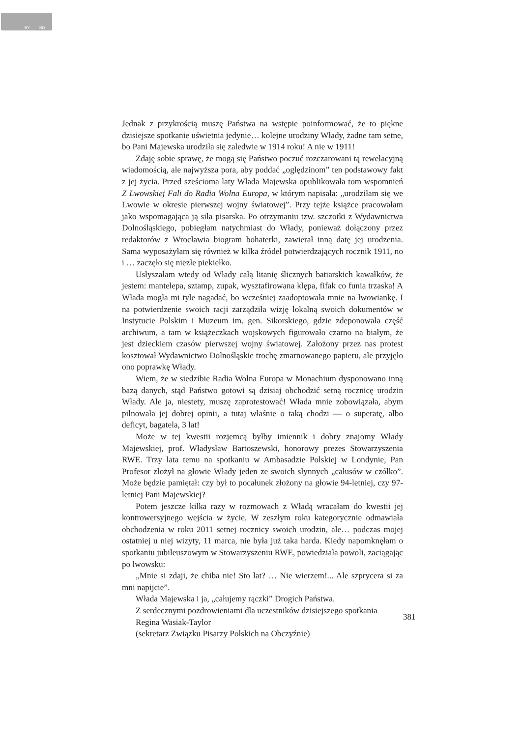BY ND
Jednak z przykrością muszę Państwa na wstępie poinformować, że to piękne dzisiejsze spotkanie uświetnia jedynie… kolejne urodziny Włady, żadne tam setne, bo Pani Majewska urodziła się zaledwie w 1914 roku! A nie w 1911!
Zdaję sobie sprawę, że mogą się Państwo poczuć rozczarowani tą rewelacyjną wiadomością, ale najwyższa pora, aby poddać „oględzinom” ten podstawowy fakt z jej życia. Przed sześcioma laty Włada Majewska opublikowała tom wspomnień Z Lwowskiej Fali do Radia Wolna Europa, w którym napisała: „urodziłam się we Lwowie w okresie pierwszej wojny światowej”. Przy tejże książce pracowałam jako wspomagająca ją siła pisarska. Po otrzymaniu tzw. szczotki z Wydawnictwa Dolnośląskiego, pobiegłam natychmiast do Włady, ponieważ dołączony przez redaktorów z Wrocławia biogram bohaterki, zawierał inną datę jej urodzenia. Sama wyposażyłam się również w kilka źródeł potwierdzających rocznik 1911, no i … zaczęło się niezłe piekiełko.
Usłyszałam wtedy od Włady całą litanię ślicznych batiarskich kawałków, że jestem: mantelepa, sztamp, zupak, wysztafirowana klępa, fifak co funia trzaska! A Włada mogła mi tyle nagadać, bo wcześniej zaadoptowała mnie na lwowiankę. I na potwierdzenie swoich racji zarządziła wizję lokalną swoich dokumentów w Instytucie Polskim i Muzeum im. gen. Sikorskiego, gdzie zdeponowała część archiwum, a tam w książeczkach wojskowych figurowało czarno na białym, że jest dzieckiem czasów pierwszej wojny światowej. Założony przez nas protest kosztował Wydawnictwo Dolnośląskie trochę zmarnowanego papieru, ale przyjęło ono poprawkę Włady.
Wiem, że w siedzibie Radia Wolna Europa w Monachium dysponowano inną bazą danych, stąd Państwo gotowi są dzisiaj obchodzić setną rocznicę urodzin Włady. Ale ja, niestety, muszę zaprotestować! Włada mnie zobowiązała, abym pilnowała jej dobrej opinii, a tutaj właśnie o taką chodzi — o superatę, albo deficyt, bagatela, 3 lat!
Może w tej kwestii rozjemcą byłby imiennik i dobry znajomy Włady Majewskiej, prof. Władysław Bartoszewski, honorowy prezes Stowarzyszenia RWE. Trzy lata temu na spotkaniu w Ambasadzie Polskiej w Londynie, Pan Profesor złożył na głowie Włady jeden ze swoich słynnych „całusów w czółko”. Może będzie pamiętał: czy był to pocałunek złożony na głowie 94-letniej, czy 97-letniej Pani Majewskiej?
Potem jeszcze kilka razy w rozmowach z Władą wracałam do kwestii jej kontrowersyjnego wejścia w życie. W zeszłym roku kategorycznie odmawiała obchodzenia w roku 2011 setnej rocznicy swoich urodzin, ale… podczas mojej ostatniej u niej wizyty, 11 marca, nie była już taka harda. Kiedy napomknęłam o spotkaniu jubileuszowym w Stowarzyszeniu RWE, powiedziała powoli, zaciągając po lwowsku:
„Mnie si zdaji, że chiba nie! Sto lat? … Nie wierzem!... Ale szprycera si za mni napijcie”.
Włada Majewska i ja, „całujemy rączki” Drogich Państwa.
Z serdecznymi pozdrowieniami dla uczestników dzisiejszego spotkania
Regina Wasiak-Taylor
(sekretarz Związku Pisarzy Polskich na Obczyźnie)
381